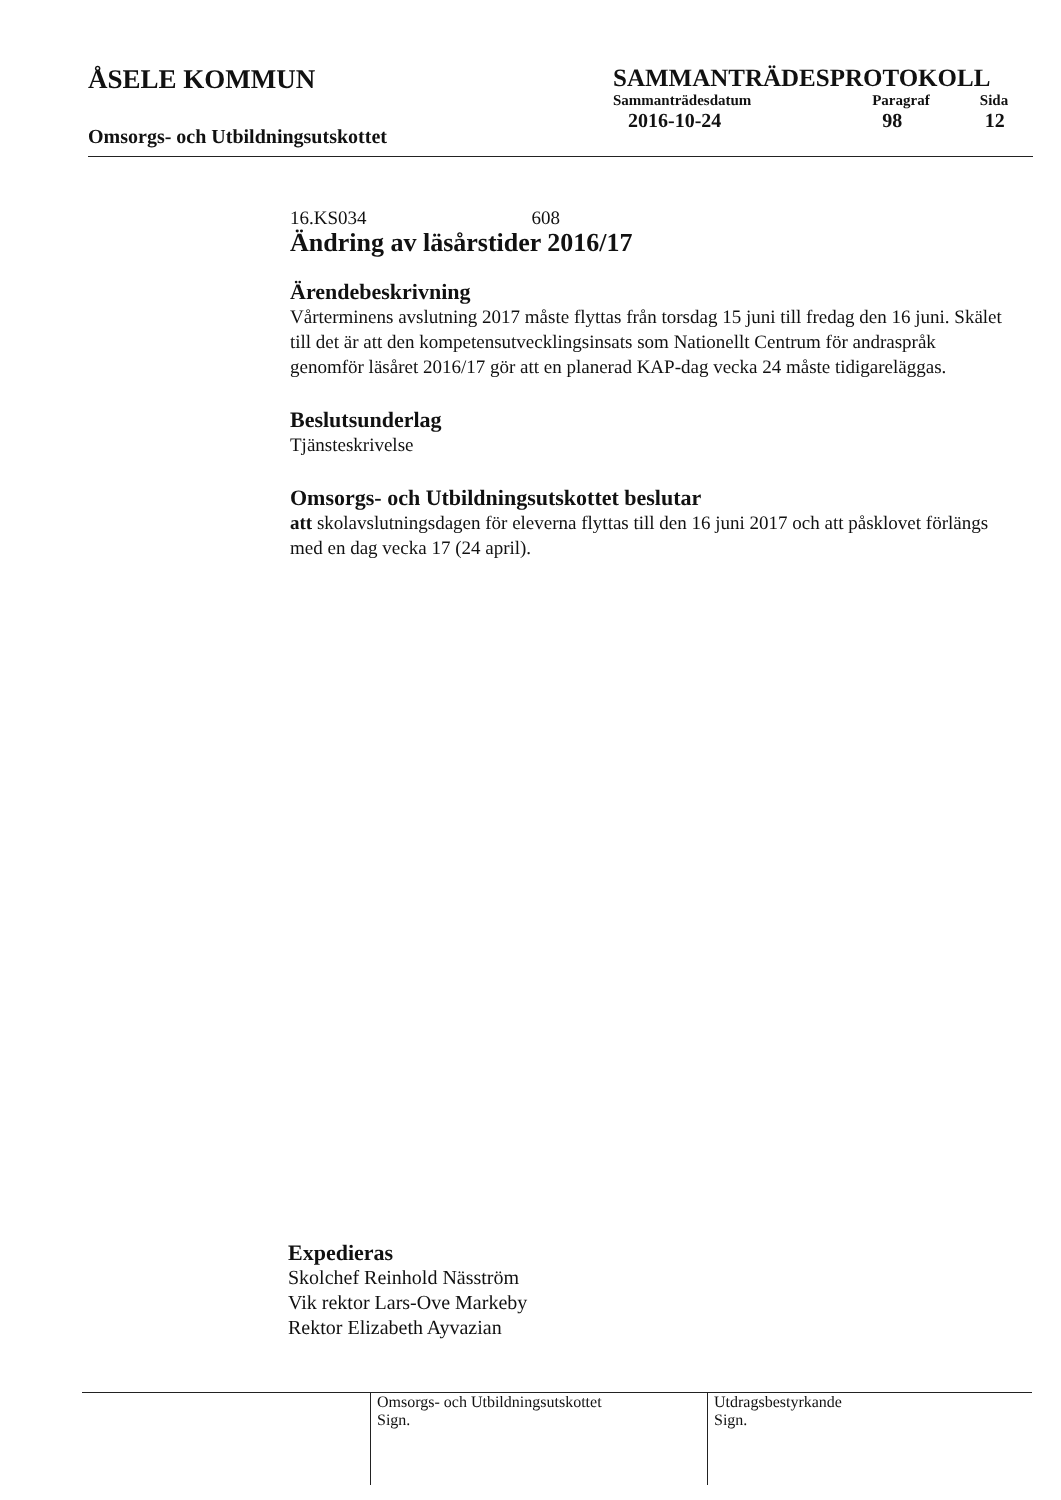ÅSELE KOMMUN
Omsorgs- och Utbildningsutskottet
SAMMANTRÄDESPROTOKOLL
| Sammanträdesdatum | Paragraf | Sida |
| --- | --- | --- |
| 2016-10-24 | 98 | 12 |
16.KS034 608
Ändring av läsårstider 2016/17
Ärendebeskrivning
Vårterminens avslutning 2017 måste flyttas från torsdag 15 juni till fredag den 16 juni. Skälet till det är att den kompetensutvecklingsinsats som Nationellt Centrum för andraspråk genomför läsåret 2016/17 gör att en planerad KAP-dag vecka 24 måste tidigareläggas.
Beslutsunderlag
Tjänsteskrivelse
Omsorgs- och Utbildningsutskottet beslutar
att skolavslutningsdagen för eleverna flyttas till den 16 juni 2017 och att påsklovet förlängs med en dag vecka 17 (24 april).
Expedieras
Skolchef Reinhold Näsström
Vik rektor Lars-Ove Markeby
Rektor Elizabeth Ayvazian
Omsorgs- och Utbildningsutskottet
Sign.
Utdragsbestyrkande
Sign.